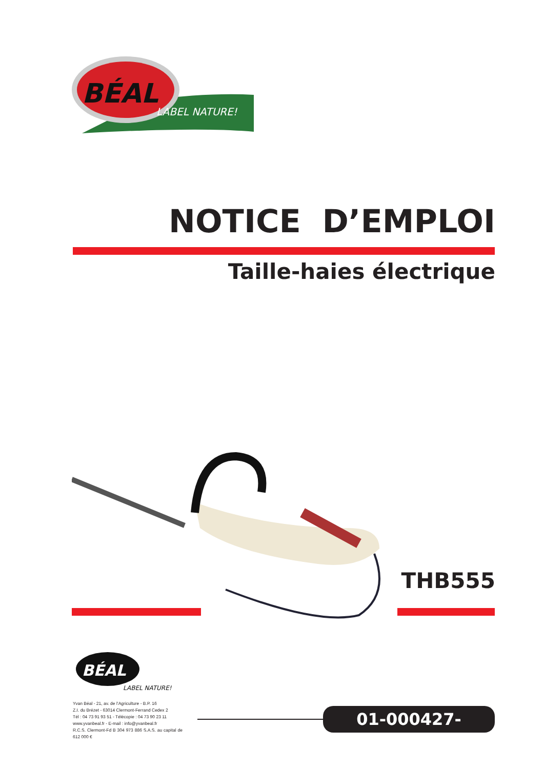BÉAL
LABEL NATURE!
NOTICE D’EMPLOI
Taille-haies électrique
THB555
BÉAL
LABEL NATURE!
Yvan Béal - 21, av. de l’Agriculture - B.P. 16
Z.I. du Brézet - 63014 Clermont-Ferrand Cedex 2
Tél : 04 73 91 93 51 - Télécopie : 04 73 90 23 11
www.yvanbeal.fr - E-mail : info@yvanbeal.fr
R.C.S. Clermont-Fd B 304 973 886 S.A.S. au capital de 612 000 €
01-000427-080701